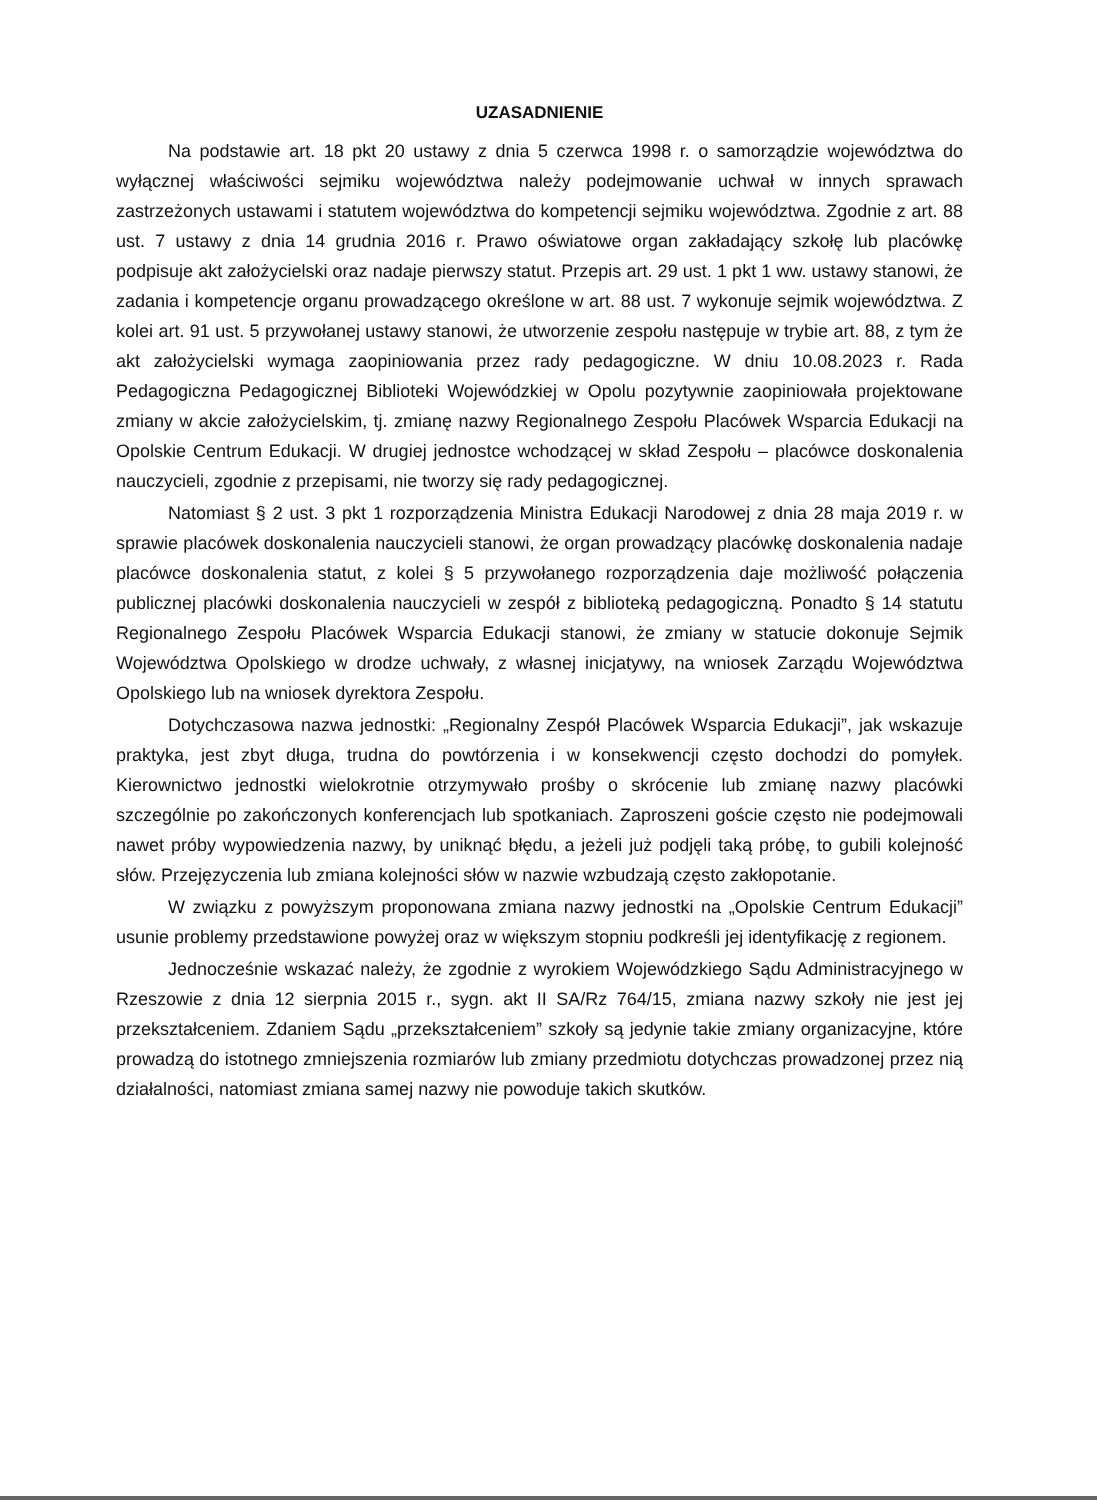UZASADNIENIE
Na podstawie art. 18 pkt 20 ustawy z dnia 5 czerwca 1998 r. o samorządzie województwa do wyłącznej właściwości sejmiku województwa należy podejmowanie uchwał w innych sprawach zastrzeżonych ustawami i statutem województwa do kompetencji sejmiku województwa. Zgodnie z art. 88 ust. 7 ustawy z dnia 14 grudnia 2016 r. Prawo oświatowe organ zakładający szkołę lub placówkę podpisuje akt założycielski oraz nadaje pierwszy statut. Przepis art. 29 ust. 1 pkt 1 ww. ustawy stanowi, że zadania i kompetencje organu prowadzącego określone w art. 88 ust. 7 wykonuje sejmik województwa. Z kolei art. 91 ust. 5 przywołanej ustawy stanowi, że utworzenie zespołu następuje w trybie art. 88, z tym że akt założycielski wymaga zaopiniowania przez rady pedagogiczne. W dniu 10.08.2023 r. Rada Pedagogiczna Pedagogicznej Biblioteki Wojewódzkiej w Opolu pozytywnie zaopiniowała projektowane zmiany w akcie założycielskim, tj. zmianę nazwy Regionalnego Zespołu Placówek Wsparcia Edukacji na Opolskie Centrum Edukacji. W drugiej jednostce wchodzącej w skład Zespołu – placówce doskonalenia nauczycieli, zgodnie z przepisami, nie tworzy się rady pedagogicznej.
Natomiast § 2 ust. 3 pkt 1 rozporządzenia Ministra Edukacji Narodowej z dnia 28 maja 2019 r. w sprawie placówek doskonalenia nauczycieli stanowi, że organ prowadzący placówkę doskonalenia nadaje placówce doskonalenia statut, z kolei § 5 przywołanego rozporządzenia daje możliwość połączenia publicznej placówki doskonalenia nauczycieli w zespół z biblioteką pedagogiczną. Ponadto § 14 statutu Regionalnego Zespołu Placówek Wsparcia Edukacji stanowi, że zmiany w statucie dokonuje Sejmik Województwa Opolskiego w drodze uchwały, z własnej inicjatywy, na wniosek Zarządu Województwa Opolskiego lub na wniosek dyrektora Zespołu.
Dotychczasowa nazwa jednostki: „Regionalny Zespół Placówek Wsparcia Edukacji”, jak wskazuje praktyka, jest zbyt długa, trudna do powtórzenia i w konsekwencji często dochodzi do pomyłek. Kierownictwo jednostki wielokrotnie otrzymywało prośby o skrócenie lub zmianę nazwy placówki szczególnie po zakończonych konferencjach lub spotkaniach. Zaproszeni goście często nie podejmowali nawet próby wypowiedzenia nazwy, by uniknąć błędu, a jeżeli już podjęli taką próbę, to gubili kolejność słów. Przejęzyczenia lub zmiana kolejności słów w nazwie wzbudzają często zakłopotanie.
W związku z powyższym proponowana zmiana nazwy jednostki na „Opolskie Centrum Edukacji” usunie problemy przedstawione powyżej oraz w większym stopniu podkreśli jej identyfikację z regionem.
Jednocześnie wskazać należy, że zgodnie z wyrokiem Wojewódzkiego Sądu Administracyjnego w Rzeszowie z dnia 12 sierpnia 2015 r., sygn. akt II SA/Rz 764/15, zmiana nazwy szkoły nie jest jej przekształceniem. Zdaniem Sądu „przekształceniem” szkoły są jedynie takie zmiany organizacyjne, które prowadzą do istotnego zmniejszenia rozmiarów lub zmiany przedmiotu dotychczas prowadzonej przez nią działalności, natomiast zmiana samej nazwy nie powoduje takich skutków.